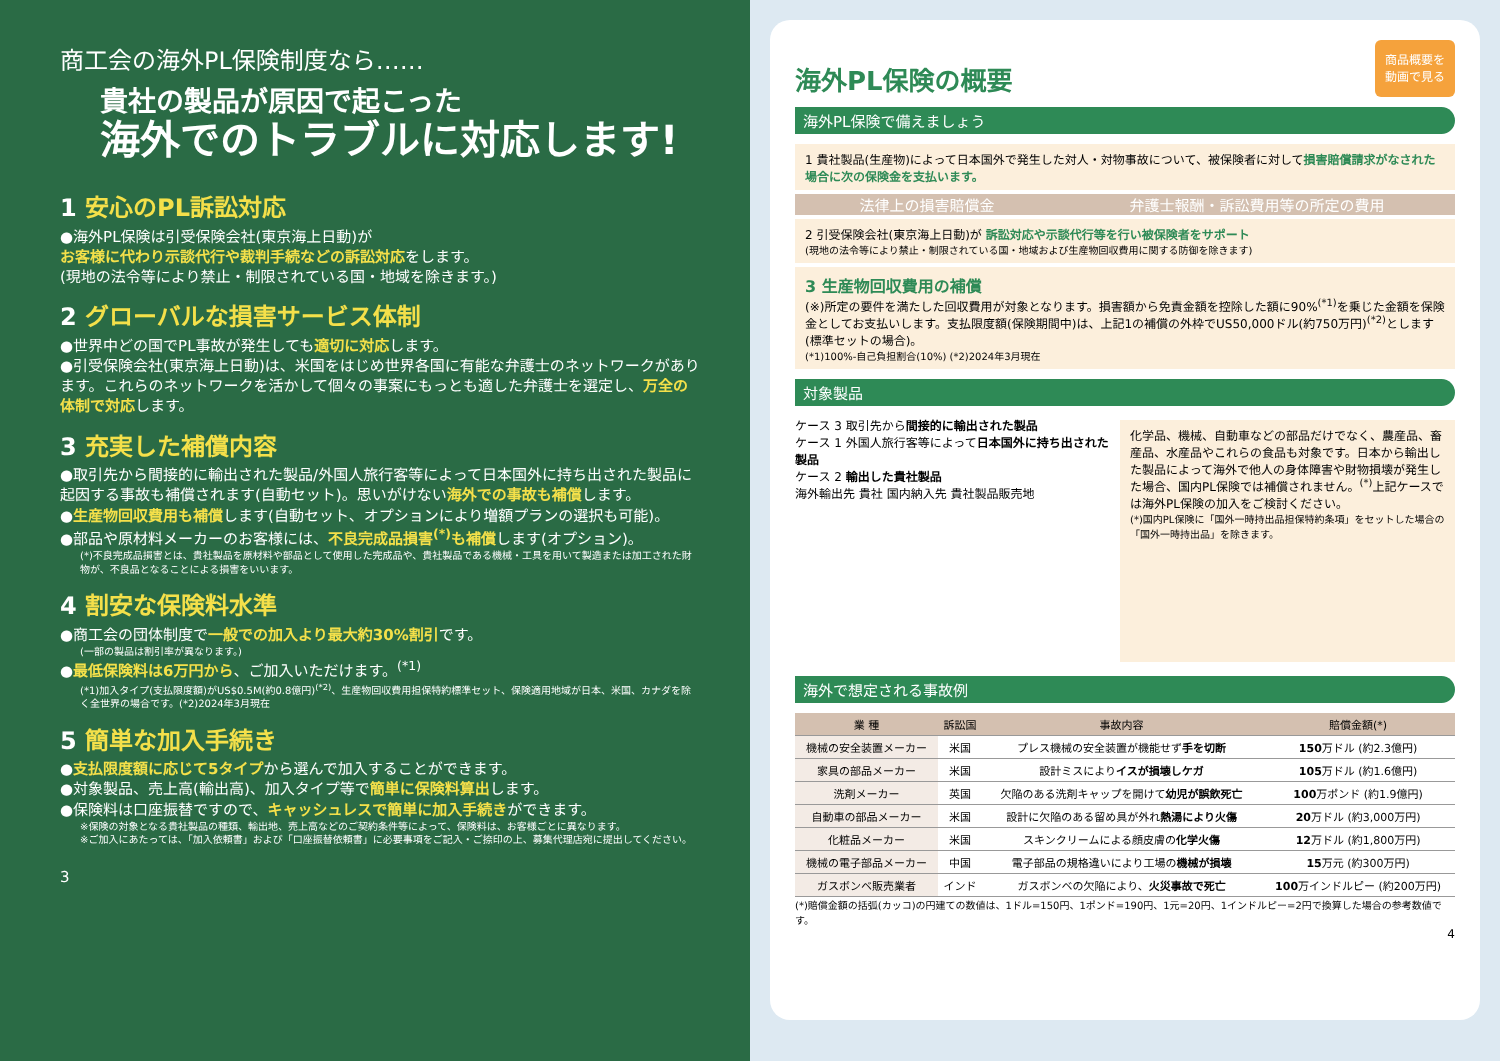商工会の海外PL保険制度なら……
貴社の製品が原因で起こった
海外でのトラブルに対応します!
1 安心のPL訴訟対応
●海外PL保険は引受保険会社(東京海上日動)が
お客様に代わり示談代行や裁判手続などの訴訟対応をします。
(現地の法令等により禁止・制限されている国・地域を除きます。)
2 グローバルな損害サービス体制
●世界中どの国でPL事故が発生しても適切に対応します。
●引受保険会社(東京海上日動)は、米国をはじめ世界各国に有能な弁護士のネットワークがあります。これらのネットワークを活かして個々の事案にもっとも適した弁護士を選定し、万全の体制で対応します。
3 充実した補償内容
●取引先から間接的に輸出された製品/外国人旅行客等によって日本国外に持ち出された製品に起因する事故も補償されます(自動セット)。思いがけない海外での事故も補償します。
●生産物回収費用も補償します(自動セット、オプションにより増額プランの選択も可能)。
●部品や原材料メーカーのお客様には、不良完成品損害<sup>(*)</sup>も補償します(オプション)。
(*)不良完成品損害とは、貴社製品を原材料や部品として使用した完成品や、貴社製品である機械・工具を用いて製造または加工された財物が、不良品となることによる損害をいいます。
4 割安な保険料水準
●商工会の団体制度で一般での加入より最大約30%割引です。
(一部の製品は割引率が異なります。)
●最低保険料は6万円から、ご加入いただけます。<sup>(*1)</sup>
(*1)加入タイプ(支払限度額)がUS$0.5M(約0.8億円)<sup>(*2)</sup>、生産物回収費用担保特約標準セット、保険適用地域が日本、米国、カナダを除く全世界の場合です。(*2)2024年3月現在
5 簡単な加入手続き
●支払限度額に応じて5タイプから選んで加入することができます。
●対象製品、売上高(輸出高)、加入タイプ等で簡単に保険料算出します。
●保険料は口座振替ですので、キャッシュレスで簡単に加入手続きができます。
※保険の対象となる貴社製品の種類、輸出地、売上高などのご契約条件等によって、保険料は、お客様ごとに異なります。
※ご加入にあたっては、「加入依頼書」および「口座振替依頼書」に必要事項をご記入・ご捺印の上、募集代理店宛に提出してください。
3
海外PL保険の概要
商品概要を
動画で見る
海外PL保険で備えましょう
1 貴社製品(生産物)によって日本国外で発生した対人・対物事故について、被保険者に対して損害賠償請求がなされた場合に次の保険金を支払います。
法律上の損害賠償金 弁護士報酬・訴訟費用等の所定の費用
2 引受保険会社(東京海上日動)が 訴訟対応や示談代行等を行い被保険者をサポート
(現地の法令等により禁止・制限されている国・地域および生産物回収費用に関する防御を除きます)
3 生産物回収費用の補償
(※)所定の要件を満たした回収費用が対象となります。損害額から免責金額を控除した額に90%<sup>(*1)</sup>を乗じた金額を保険金としてお支払いします。支払限度額(保険期間中)は、上記1の補償の外枠でUS50,000ドル(約750万円)<sup>(*2)</sup>とします(標準セットの場合)。
(*1)100%-自己負担割合(10%) (*2)2024年3月現在
対象製品
ケース 3 取引先から間接的に輸出された製品
ケース 1 外国人旅行客等によって日本国外に持ち出された製品
ケース 2 輸出した貴社製品
海外輸出先 貴社 国内納入先 貴社製品販売地
化学品、機械、自動車などの部品だけでなく、農産品、畜産品、水産品やこれらの食品も対象です。日本から輸出した製品によって海外で他人の身体障害や財物損壊が発生した場合、国内PL保険では補償されません。<sup>(*)</sup>上記ケースでは海外PL保険の加入をご検討ください。
(*)国内PL保険に「国外一時持出品担保特約条項」をセットした場合の「国外一時持出品」を除きます。
海外で想定される事故例
| 業 種 | 訴訟国 | 事故内容 | 賠償金額(*) |
| --- | --- | --- | --- |
| 機械の安全装置メーカー | 米国 | プレス機械の安全装置が機能せず 手を切断 | 150 万ドル (約2.3億円) |
| 家具の部品メーカー | 米国 | 設計ミスにより イスが損壊しケガ | 105 万ドル (約1.6億円) |
| 洗剤メーカー | 英国 | 欠陥のある洗剤キャップを開けて 幼児が誤飲死亡 | 100 万ポンド (約1.9億円) |
| 自動車の部品メーカー | 米国 | 設計に欠陥のある留め具が外れ 熱湯により火傷 | 20 万ドル (約3,000万円) |
| 化粧品メーカー | 米国 | スキンクリームによる顔皮膚の 化学火傷 | 12 万ドル (約1,800万円) |
| 機械の電子部品メーカー | 中国 | 電子部品の規格違いにより工場の 機械が損壊 | 15 万元 (約300万円) |
| ガスボンベ販売業者 | インド | ガスボンベの欠陥により、 火災事故で死亡 | 100 万インドルピー (約200万円) |
(*)賠償金額の括弧(カッコ)の円建ての数値は、1ドル=150円、1ポンド=190円、1元=20円、1インドルピー=2円で換算した場合の参考数値です。
4